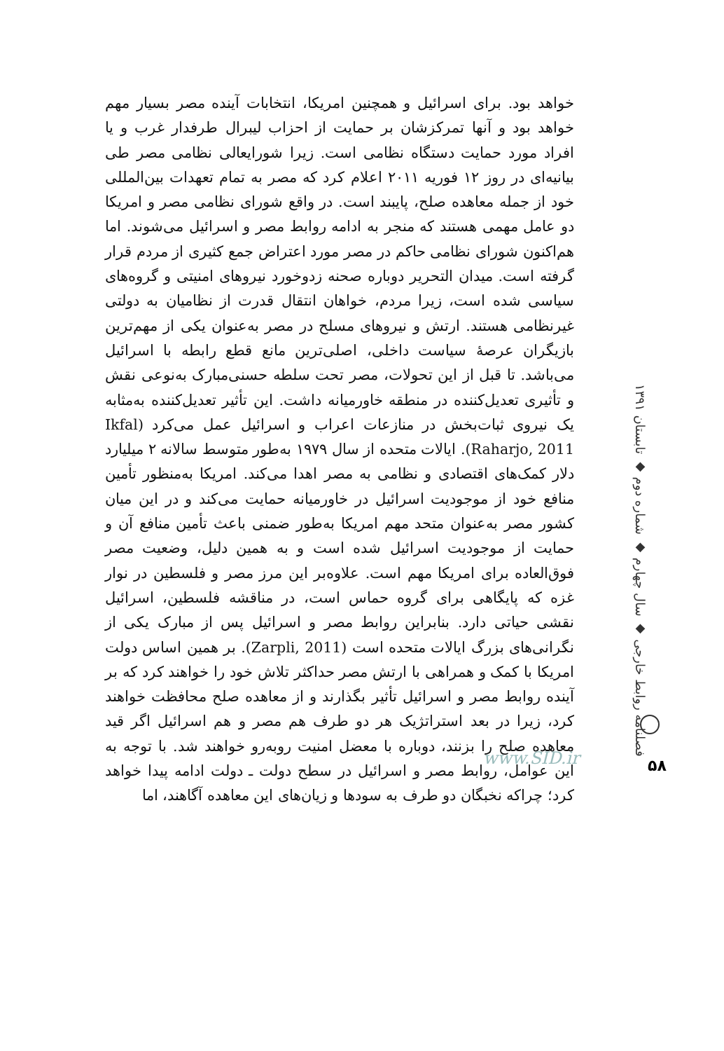خواهد بود. برای اسرائیل و همچنین امریکا، انتخابات آینده مصر بسیار مهم خواهد بود و آنها تمرکزشان بر حمایت از احزاب لیبرال طرفدار غرب و یا افراد مورد حمایت دستگاه نظامی است. زیرا شورایعالی نظامی مصر طی بیانیه‌ای در روز ۱۲ فوریه ۲۰۱۱ اعلام کرد که مصر به تمام تعهدات بین‌المللی خود از جمله معاهده صلح، پایبند است. در واقع شورای نظامی مصر و امریکا دو عامل مهمی هستند که منجر به ادامه روابط مصر و اسرائیل می‌شوند. اما هم‌اکنون شورای نظامی حاکم در مصر مورد اعتراض جمع کثیری از مردم قرار گرفته است. میدان التحریر دوباره صحنه زدوخورد نیروهای امنیتی و گروه‌های سیاسی شده است، زیرا مردم، خواهان انتقال قدرت از نظامیان به دولتی غیرنظامی هستند. ارتش و نیروهای مسلح در مصر به‌عنوان یکی از مهم‌ترین بازیگران عرصهٔ سیاست داخلی، اصلی‌ترین مانع قطع رابطه با اسرائیل می‌باشد. تا قبل از این تحولات، مصر تحت سلطه حسنی‌مبارک به‌نوعی نقش و تأثیری تعدیل‌کننده در منطقه خاورمیانه داشت. این تأثیر تعدیل‌کننده به‌مثابه یک نیروی ثبات‌بخش در منازعات اعراب و اسرائیل عمل می‌کرد (Ikfal Raharjo, 2011). ایالات متحده از سال ۱۹۷۹ به‌طور متوسط سالانه ۲ میلیارد دلار کمک‌های اقتصادی و نظامی به مصر اهدا می‌کند. امریکا به‌منظور تأمین منافع خود از موجودیت اسرائیل در خاورمیانه حمایت می‌کند و در این میان کشور مصر به‌عنوان متحد مهم امریکا به‌طور ضمنی باعث تأمین منافع آن و حمایت از موجودیت اسرائیل شده است و به همین دلیل، وضعیت مصر فوق‌العاده برای امریکا مهم است. علاوه‌بر این مرز مصر و فلسطین در نوار غزه که پایگاهی برای گروه حماس است، در مناقشه فلسطین، اسرائیل نقشی حیاتی دارد. بنابراین روابط مصر و اسرائیل پس از مبارک یکی از نگرانی‌های بزرگ ایالات متحده است (Zarpli, 2011). بر همین اساس دولت امریکا با کمک و همراهی با ارتش مصر حداکثر تلاش خود را خواهند کرد که بر آینده روابط مصر و اسرائیل تأثیر بگذارند و از معاهده صلح محافظت خواهند کرد، زیرا در بعد استراتژیک هر دو طرف هم مصر و هم اسرائیل اگر قید معاهده صلح را بزنند، دوباره با معضل امنیت روبه‌رو خواهند شد. با توجه به این عوامل، روابط مصر و اسرائیل در سطح دولت ـ دولت ادامه پیدا خواهد کرد؛ چراکه نخبگان دو طرف به سودها و زیان‌های این معاهده آگاهند، اما
فصلنامه روابط خارجی ◆ سال چهارم ◆ شماره دوم ◆ تابستان ۱۳۹۱
www.SID.ir ۵۸